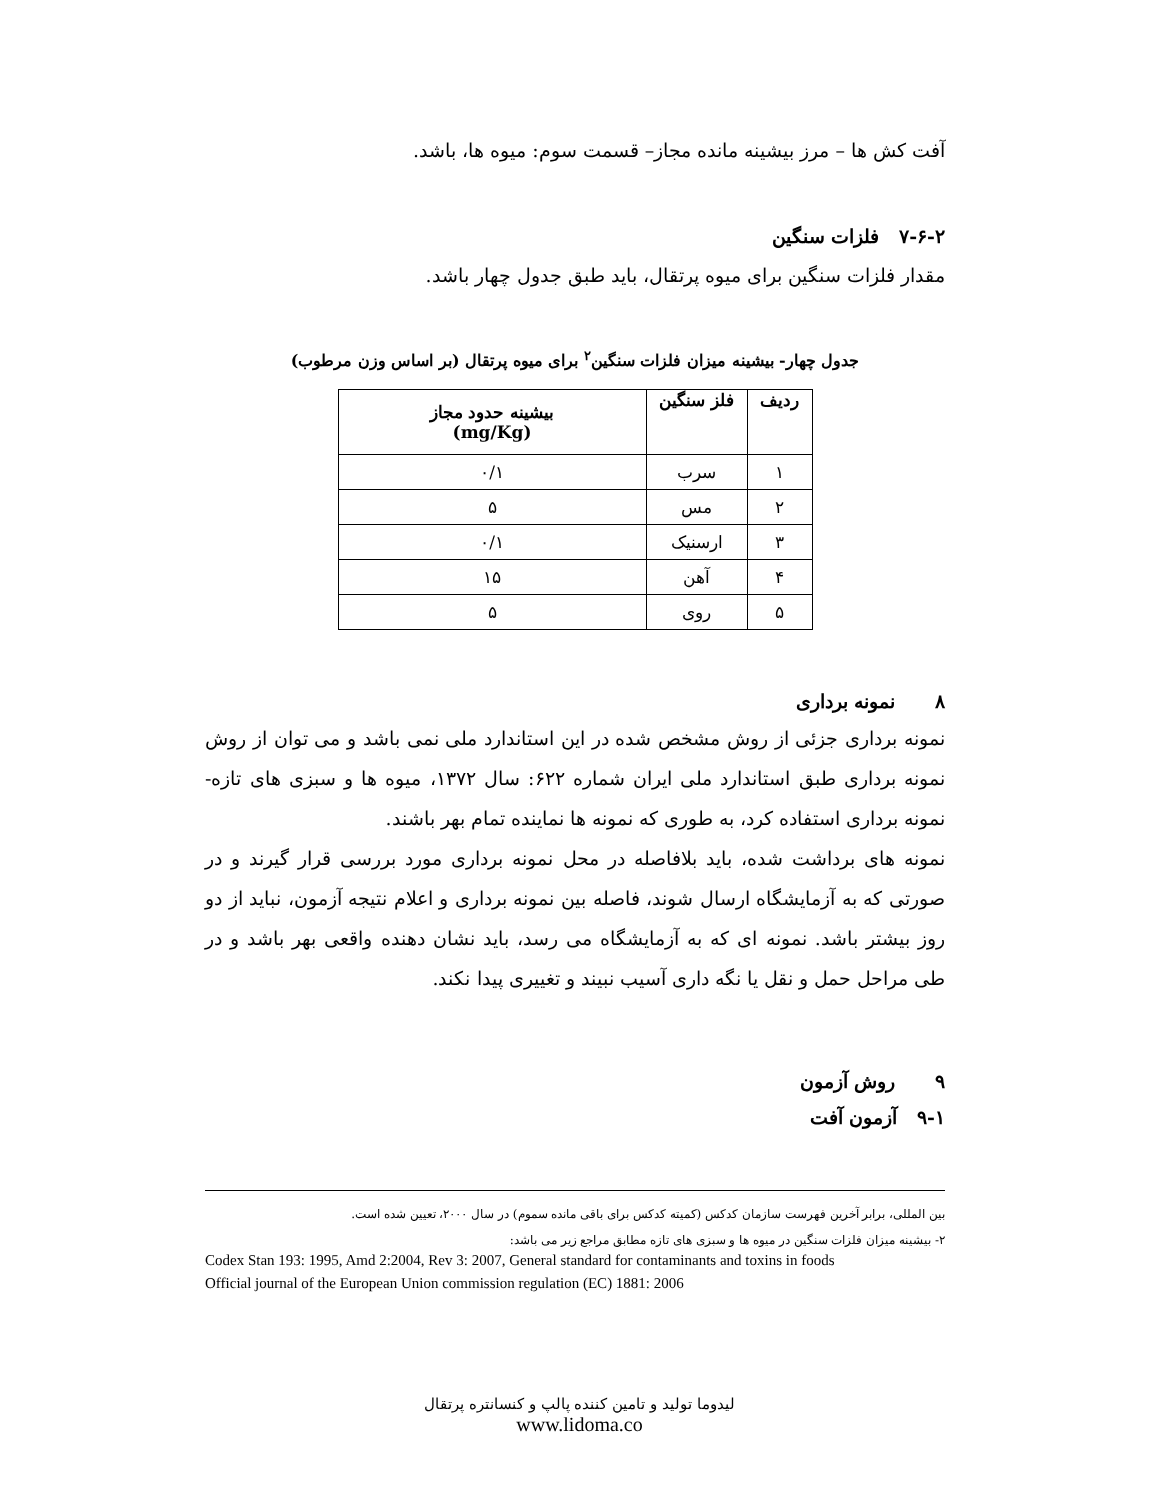آفت کش ها – مرز بیشینه مانده مجاز– قسمت سوم: میوه ها، باشد.
۷-۶-۲ فلزات سنگین
مقدار فلزات سنگین برای میوه پرتقال، باید طبق جدول چهار باشد.
جدول چهار- بیشینه میزان فلزات سنگین<sup>۲</sup> برای میوه پرتقال (بر اساس وزن مرطوب)
| ردیف | فلز سنگین | بیشینه حدود مجاز (mg/Kg) |
| --- | --- | --- |
| ۱ | سرب | ۰/۱ |
| ۲ | مس | ۵ |
| ۳ | ارسنیک | ۰/۱ |
| ۴ | آهن | ۱۵ |
| ۵ | روی | ۵ |
۸ نمونه برداری
نمونه برداری جزئی از روش مشخص شده در این استاندارد ملی نمی باشد و می توان از روش نمونه برداری طبق استاندارد ملی ایران شماره ۶۲۲: سال ۱۳۷۲، میوه ها و سبزی های تازه- نمونه برداری استفاده کرد، به طوری که نمونه ها نماینده تمام بهر باشند.
نمونه های برداشت شده، باید بلافاصله در محل نمونه برداری مورد بررسی قرار گیرند و در صورتی که به آزمایشگاه ارسال شوند، فاصله بین نمونه برداری و اعلام نتیجه آزمون، نباید از دو روز بیشتر باشد. نمونه ای که به آزمایشگاه می رسد، باید نشان دهنده واقعی بهر باشد و در طی مراحل حمل و نقل یا نگه داری آسیب نبیند و تغییری پیدا نکند.
۹ روش آزمون
۹-۱ آزمون آفت
بین المللی، برابر آخرین فهرست سازمان کدکس (کمیته کدکس برای باقی مانده سموم) در سال ۲۰۰۰، تعیین شده است.
۲- بیشینه میزان فلزات سنگین در میوه ها و سبزی های تازه مطابق مراجع زیر می باشد:
Codex Stan 193: 1995, Amd 2:2004, Rev 3: 2007, General standard for contaminants and toxins in foods
Official journal of the European Union commission regulation (EC) 1881: 2006
لیدوما تولید و تامین کننده پالپ و کنسانتره پرتقال
www.lidoma.co